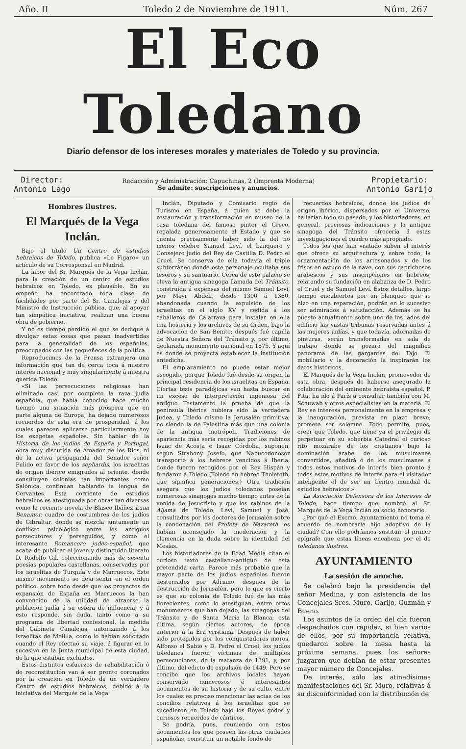Año. II Toledo 2 de Noviembre de 1911. Núm. 267
El Eco Toledano
Diario defensor de los intereses morales y materiales de Toledo y su provincia.
Director:
Antonio Lago
Redacción y Administración: Capuchinas, 2 (Imprenta Moderna)
Se admite: suscripciones y anuncios.
Propietario:
Antonio Garijo
Hombres ilustres.
El Marqués de la Vega Inclán.
Bajo el título Un Centro de estudios hebraicos de Toledo, publica «Le Figaro» un artículo de su Corresponsal en Madrid.
La labor del Sr. Marqués de la Vega Inclán, para la creación de un centro de estudios hebraicos en Toledo, es plausible. En su empeño ha encontrado toda clase de facilidades por parte del Sr. Canalejas y del Ministro de Instrucción pública, que, al apoyar tan simpática iniciativa, realizan una buena obra de gobierno.
Y no es tiempo perdido el que se dedique á divulgar estas cosas que pasan inadvertidas para la generalidad de los españoles, preocupados con las pequeñeces de la política.
Reproducimos de la Prensa extranjera una información que tan de cerca toca á nuestro interés nacional y muy singularmente á nuestra querida Toledo.
«Si las persecuciones religiosas han eliminado casi por completo la raza judía española, que había conocido hace mucho tiempo una situación más próspera que en parte alguna de Europa, ha dejado numerosos recuerdos de esta era de prosperidad, á los cuales parecen aplicarse particularmente hoy los exégetas españoles. Sin hablar de la Historia de los judíos de España y Portugal, obra muy discutida de Amador de los Ríos, ni de la activa propaganda del Senador señor Pulido en favor de los sephardis, los israelitas de origen ibérico emigrados al oriente, donde constituyen colonias tan importantes como Salónica, continúan hablando la lengua de Cervantes. Esta corriente de estudios hebraicos es atestiguada por obras tan diversas como la reciente novela de Blasco Ibáñez Luna Benamor, cuadro de costumbres de los judíos de Gibraltar, donde se mezcla juntamente un conflicto psicológico entre los antiguos persecutores y perseguidos, y como el interesante Romancero judeo-español, que acaba de publicar el joven y distinguido literato D. Rodolfo Gil, coleccionando más de sesenta poesías populares castellanas, conservadas por los israelitas de Turquía y de Marruecos. Este mismo movimiento se deja sentir en el orden político, sobre todo desde que los proyectos de expansión de España en Marruecos la han convencido de la utilidad de atraerse la población judía á su esfera de influencia; y á esto responde, sin duda, tanto como á su programa de libertad confesional, la medida del Gabinete Canalejas, autorizando á los israelitas de Melilla, como lo habían solicitado cuando el Rey efectuó su viaje, á figurar en lo sucesivo en la Junta municipal de esta ciudad, de la que estaban excluidos.
Estos distintos esfuerzos de rehabilitación ó de reconstitución van á ser pronto coronados por la creación en Toledo de un verdadero Centro de estudios hebraicos, debido á la iniciativa del Marqués de la Vega
Inclán, Diputado y Comisario regio de Turismo en España, á quien se debe la restauración y transformación en museo de la casa toledana del famoso pintor el Greco, regalada generosamente al Estado y que se cuenta precisamente haber sido la del no menos célebre Samuel Leví, el banquero y Consejero judío del Rey de Castilla D. Pedro el Cruel. Se conserva de ella todavía el triple subterráneo donde este personaje ocultaba sus tesoros y su santuario. Cerca de este palacio se eleva la antigua sinagoga llamada del Tránsito, construída á expensas del mismo Samuel Leví, por Meyr Abdeli, desde 1300 á 1360, abandonada cuando la expulsión de los israelitas en el siglo XV y cedida á los caballeros de Calatrava para instalar en ella una hostería y los archivos de su Orden, bajo la advocación de San Benito; después fué capilla de Nuestra Señora del Tránsito y, por último, declarada monumento nacional en 1875. Y aquí es donde se proyecta establecer la institución antedicha.
El emplazamiento no puede estar mejor escogido, porque Toledo fué desde su origen la principal residencia de los israelitas en España. Ciertas tesis paradójicas van hasta buscar en un exceso de interpretación ingeniosa del antiguo Testamento la prueba de que la península ibérica hubiera sido la verdadera Judea, y Toledo mismo la Jerusalén primitiva, no siendo la de Palestina más que una colonia de la antigua metrópoli. Tradiciones de apariencia más seria recogidas por los rabinos Isaac de Acosta é Isaac Córdoba, suponen, según Strabony Josefo, que Nabucodonosor transportó á los hebreos vencidos á Iberia, donde fueron recogidos por el Rey Hispán y fundaron á Toledo (Toledo en hebreo Tholetoth, que significa generaciones.) Otra tradición asegura que los judíos toledanos poseían numerosas sinagogas mucho tiempo antes de la venida de Jesucristo y que los rabinos de la Aljama de Toledo, Leví, Samuel y José, consultados por los doctores de Jerusalén sobre la condenación del Profeta de Nazareth les habían aconsejado la moderación y la clemencia en la duda sobre la identidad del Mesías.
Los historiadores de la Edad Media citan el curioso texto castellano-antiguo de esta pretendida carta. Parece más probable que la mayor parte de los judíos españoles fueron desterrados por Adriano, después de la destrucción de Jerusalén, pero lo que es cierto es que su colonia de Toledo fué de las más florecientes, como lo atestiguan, entre otros monumentos que han dejado, las sinagogas del Tránsito y de Santa María la Blanca, esta última, según ciertos autores, de época anterior á la Era cristiana. Después de haber sido protegidos por los conquistadores moros, Alfonso el Sabio y D. Pedro el Cruel, los judíos toledanos fueron víctimas de múltiples persecuciones, de la matanza de 1391, y, por último, del edicto de expulsión de 1449. Pero se concibe que los archivos locales hayan conservado numerosos é interesantes documentos de su historia y de su culto, entre los cuales es preciso mencionar las actas de los concilios relativos á los israelitas que se sucedieron en Toledo bajo los Reyes godos y curiosos recuerdos de cánticos.
Se podría, pues, reuniendo con estos documentos los que poseen las otras ciudades españolas, constituir un notable fondo de
recuerdos hebraicos, donde los judíos de origen ibérico, dispersados por el Universo, hallarían todo su pasado, y los historiadores, en general, preciosas indicaciones y la antigua sinagoga del Tránsito ofrecería á estas investigaciones el cuadro más apropiado.
Todos los que han visitado saben el interés que ofrece su arquitectura y, sobre todo, la ornamentación de los artesonados y de los frisos en estuco de la nave, con sus caprichosos arabescos y sus inscripciones en hebreos, relatando su fundación en alabanza de D. Pedro el Cruel y de Samuel Leví. Estos detalles, largo tiempo encubiertos por un blanqueo que se hizo en una reparación, podrán en lo sucesivo ser admirados á satisfacción. Además se ha puesto actualmente sobre uno de los lados del edificio las vastas tribunas reservadas antes á las mujeres judías, y que todavía, adornadas de pinturas, serán transformadas en sala de trabajo donde se gozará del magnífico panorama de las gargantas del Tajo. El mobiliario y la decoración la inspirarán los datos históricos.
El Marqués de la Vega Inclán, promovedor de esta obra, después de haberse asegurado la colaboración del eminente hebraísta español, P. Fita, ha ido á París á consultar también con M. Schuwab y otros especialistas en la materia. El Rey se interesa personalmente en la empresa y la inauguración, prevista en plazo breve, promete ser solemne. Todo permite, pues, creer que Toledo, que tiene ya el privilegio de perpetuar en su soberbia Catedral el curioso rito mozárabe de los cristianos bajo la dominación árabe de los musulmanes convertidos, añadirá ó de los musulmanes á todos estos motivos de interés bien pronto á todos estos motivos de interés para el visitador inteligente el de ser un Centro mundial de estudios hebraicos.»
La Asociación Defensora de los Intereses de Toledo, hace tiempo que nombró al Sr. Marqués de la Vega Inclán su socio honorario.
¿Por qué el Excmo. Ayuntamiento no toma el acuerdo de nombrarle hijo adoptivo de la ciudad? Con ello podríamos sustituir el primer epígrafe que estas líneas encabeza por el de toledanos ilustres.
AYUNTAMIENTO
La sesión de anoche.
Se celebró bajo la presidencia del señor Medina, y con asistencia de los Concejales Sres. Muro, Garijo, Guzmán y Bueno.
Los asuntos de la orden del día fueron despachados con rapidez, si bien varios de ellos, por su importancia relativa, quedaron sobre la mesa hasta la próxima semana, pues los señores juzgaron que debían de estar presentes mayor número de Concejales.
De interés, sólo las atinadísimas manifestaciones del Sr. Muro, relativas á su disconformidad con la distribución de